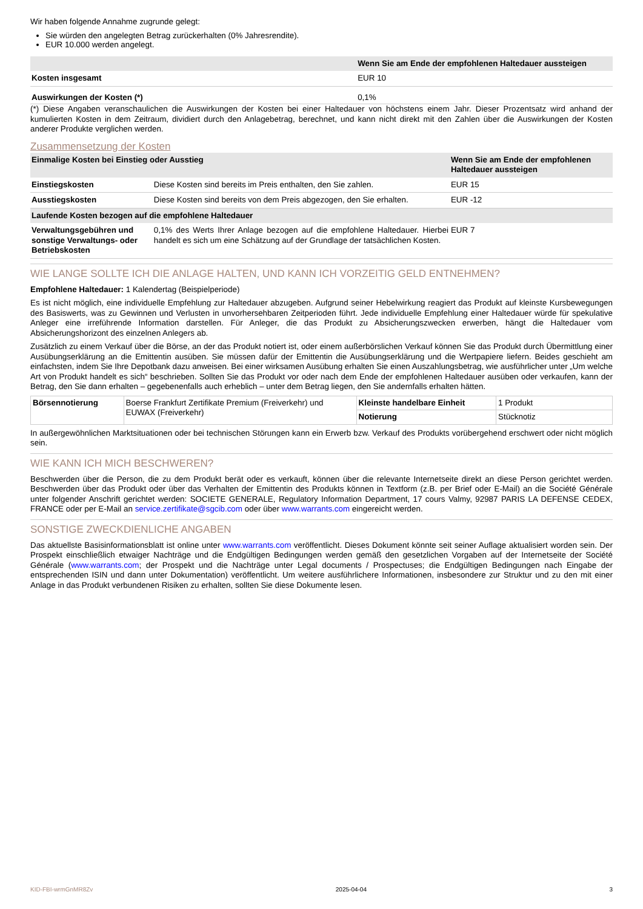Wir haben folgende Annahme zugrunde gelegt:
Sie würden den angelegten Betrag zurückerhalten (0% Jahresrendite).
EUR 10.000 werden angelegt.
| | Wenn Sie am Ende der empfohlenen Haltedauer aussteigen |
| --- | --- |
| Kosten insgesamt | EUR 10 |
| Auswirkungen der Kosten (*) | 0,1% |
(*) Diese Angaben veranschaulichen die Auswirkungen der Kosten bei einer Haltedauer von höchstens einem Jahr. Dieser Prozentsatz wird anhand der kumulierten Kosten in dem Zeitraum, dividiert durch den Anlagebetrag, berechnet, und kann nicht direkt mit den Zahlen über die Auswirkungen der Kosten anderer Produkte verglichen werden.
Zusammensetzung der Kosten
| Einmalige Kosten bei Einstieg oder Ausstieg | | Wenn Sie am Ende der empfohlenen Haltedauer aussteigen |
| --- | --- | --- |
| Einstiegskosten | Diese Kosten sind bereits im Preis enthalten, den Sie zahlen. | EUR 15 |
| Ausstiegskosten | Diese Kosten sind bereits von dem Preis abgezogen, den Sie erhalten. | EUR -12 |
| Laufende Kosten bezogen auf die empfohlene Haltedauer | | |
| Verwaltungsgebühren und sonstige Verwaltungs- oder Betriebskosten | 0,1% des Werts Ihrer Anlage bezogen auf die empfohlene Haltedauer. Hierbei handelt es sich um eine Schätzung auf der Grundlage der tatsächlichen Kosten. | EUR 7 |
WIE LANGE SOLLTE ICH DIE ANLAGE HALTEN, UND KANN ICH VORZEITIG GELD ENTNEHMEN?
Empfohlene Haltedauer: 1 Kalendertag (Beispielperiode)
Es ist nicht möglich, eine individuelle Empfehlung zur Haltedauer abzugeben. Aufgrund seiner Hebelwirkung reagiert das Produkt auf kleinste Kursbewegungen des Basiswerts, was zu Gewinnen und Verlusten in unvorhersehbaren Zeitperioden führt. Jede individuelle Empfehlung einer Haltedauer würde für spekulative Anleger eine irreführende Information darstellen. Für Anleger, die das Produkt zu Absicherungszwecken erwerben, hängt die Haltedauer vom Absicherungshorizont des einzelnen Anlegers ab.
Zusätzlich zu einem Verkauf über die Börse, an der das Produkt notiert ist, oder einem außerbörslichen Verkauf können Sie das Produkt durch Übermittlung einer Ausübungserklärung an die Emittentin ausüben. Sie müssen dafür der Emittentin die Ausübungserklärung und die Wertpapiere liefern. Beides geschieht am einfachsten, indem Sie Ihre Depotbank dazu anweisen. Bei einer wirksamen Ausübung erhalten Sie einen Auszahlungsbetrag, wie ausführlicher unter „Um welche Art von Produkt handelt es sich“ beschrieben. Sollten Sie das Produkt vor oder nach dem Ende der empfohlenen Haltedauer ausüben oder verkaufen, kann der Betrag, den Sie dann erhalten – gegebenenfalls auch erheblich – unter dem Betrag liegen, den Sie andernfalls erhalten hätten.
| Börsennotierung | Boerse Frankfurt Zertifikate Premium (Freiverkehr) und EUWAX (Freiverkehr) | Kleinste handelbare Einheit | 1 Produkt |
| | | Notierung | Stücknotiz |
In außergewöhnlichen Marktsituationen oder bei technischen Störungen kann ein Erwerb bzw. Verkauf des Produkts vorübergehend erschwert oder nicht möglich sein.
WIE KANN ICH MICH BESCHWEREN?
Beschwerden über die Person, die zu dem Produkt berät oder es verkauft, können über die relevante Internetseite direkt an diese Person gerichtet werden. Beschwerden über das Produkt oder über das Verhalten der Emittentin des Produkts können in Textform (z.B. per Brief oder E-Mail) an die Société Générale unter folgender Anschrift gerichtet werden: SOCIETE GENERALE, Regulatory Information Department, 17 cours Valmy, 92987 PARIS LA DEFENSE CEDEX, FRANCE oder per E-Mail an service.zertifikate@sgcib.com oder über www.warrants.com eingereicht werden.
SONSTIGE ZWECKDIENLICHE ANGABEN
Das aktuellste Basisinformationsblatt ist online unter www.warrants.com veröffentlicht. Dieses Dokument könnte seit seiner Auflage aktualisiert worden sein. Der Prospekt einschließlich etwaiger Nachträge und die Endgültigen Bedingungen werden gemäß den gesetzlichen Vorgaben auf der Internetseite der Société Générale (www.warrants.com; der Prospekt und die Nachträge unter Legal documents / Prospectuses; die Endgültigen Bedingungen nach Eingabe der entsprechenden ISIN und dann unter Dokumentation) veröffentlicht. Um weitere ausführlichere Informationen, insbesondere zur Struktur und zu den mit einer Anlage in das Produkt verbundenen Risiken zu erhalten, sollten Sie diese Dokumente lesen.
KID-FBI-wrmGnMR8Zv 2025-04-04 3